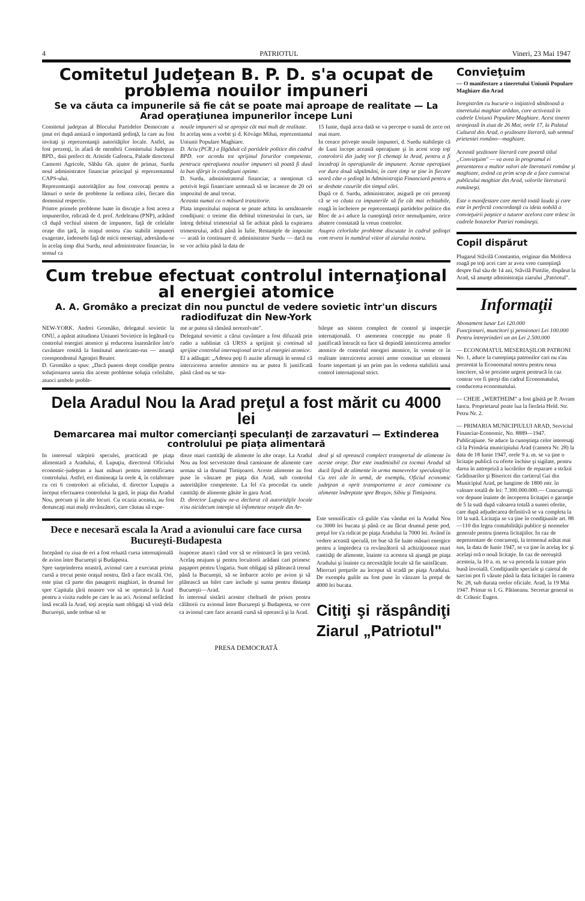4 PATRIOTUL Vineri, 23 Mai 1947
Comitetul Judeţean B. P. D. s'a ocupat de problema nouilor impuneri
Se va căuta ca impunerile să fie cât se poate mai aproape de realitate — La Arad operaţiunea impunerilor începe Luni
Comitetul judeţean al Blocului Partidelor Democrate a ţinut eri după amiază o importantă şedinţă, la care au fost invitaţi şi reprezentanţii autorităţilor locale. Astfel, au fost prezenţi, în afară de membrii Comitetului Judeţean BPD., dnii prefect dr. Aristide Gafencu, Palade directorul Camerei Agricole, Săbău Gh. ajutor de primar, Surdu noul administrator financiar principal şi reprezentantul CAPS-ului.
Reprezentanţii autorităţilor au fost convocaţi pentru a lămuri o serie de probleme la ordinea zilei, fiecare din domeniul respectiv.
Printre primele probleme luate în discuţie a fost aceea a impunerilor, ridicată de d. prof. Ardeleanu (PNP), arătând că după vechiul sistem de impunere, faţă de celelalte oraşe din ţară, în oraşul nostru s'au stabilit impuneri exagerate, îndeosebi faţă de micii meseriaşi, adresându-se în acelaş timp dlui Surdu, noul administrator financiar, în sensul ca
nouile impuneri să se apropie cât mai mult de realitate.
In acelaş sens a vorbit şi d. Kövágo Mihai, reprezentantul Uniunii Populare Maghiare.
D. Aciu (PCR.) a făgăduit că partidele politice din cadrul BPD. vor acorda tot sprijinul forurilor competente, pentruca operaţiunea nouilor impuneri să poată fi dusă la bun sfârşit în condiţiuni optime.
D. Surdu, administratorul financiar, a menţionat că potrivit legii financiare urmează să se încaseze de 20 ori impozitul de anul trecut.
Aceasta numai ca o măsură tranzitorie.
Plata impozitului majorat se poate achita în următoarele condiţiuni: o treime din debitul trimestrului în curs, iar întreg debitul trimestrial să fie achitat până la expirarea trimestrului, adică până în Iulie. Restanţele de impozite — arată în continuare d. administrator Surdu — dacă nu se vor achita până la data de
15 Iunie, după acea dată se va percepe o sumă de zece ori mai mare.
In ceeace priveşte nouile impuneri, d. Surdu stabileşte că de Luni începe această operaţiune şi în acest scop toţi controlorii din judeţ vor fi chemaţi la Arad, pentru a fi încadraţi în operaţiunile de impunere. Aceste operaţiuni vor dura două săptămâni, în care timp se ţine în fiecare seară câte o şedinţă la Administraţia Financiară pentru a se desbate cazurile din timpul zilei.
După ce d. Surdu, administrator, asigură pe cei prezenţi că se va căuta ca impunerile să fie cât mai echitabile, roagă în încheiere pe reprezentanţii partidelor politice din Bloc de a-i aduce la cunoştinţă orice nemulţumire, orice abatere constatată la vreun controlor.
Asupra celorlalte probleme discutate în cadrul şedinţei vom reveni în numărul viitor al ziarului nostru.
Cum trebue efectuat controlul internaţional al energiei atomice
A. A. Gromâko a precizat din nou punctul de vedere sovietic într'un discurs radiodifuzat din New-York
NEW-YORK. Andrei Gromâko, delegatul sovietic la ONU, a apărat atitudinea Uniunei Sovietice în legătură cu controlul energiei atomice şi reducerea înarmărilor într'o cuvântare rostită la Institutul americano-rus — anunţă corespondentul Agenţiei Reuter.
D. Gromâko a spus: „Dacă punem drept condiţie pentru soluţionarea uneia din aceste probleme soluţia celeilalte, atunci ambele proble-
me ar putea să rămână nerezolvate".
Delegatul sovietic a cărui cuvântare a fost difuzată prin radio a subliniat că URSS a sprijinit şi continuă să sprijine controlul internaţional strict al energiei atomice.
El a adăugat: „Adesea poţi fi auzite afirmaţii în sensul că interzicerea armelor atomice nu ar putea fi justificată până când nu se sta-
bileşte un sistem complect de control şi inspecţie internaţională. O asemenea concepţie nu poate fi justificată întrucât ea face să depindă interzicerea armelor atomice de controlul energiei atomice, în vreme ce în realitate interzicerea acestei arme constitue un element foarte important şi un prim pas în vederea stabilirii unui control internaţional strict.
Dela Aradul Nou la Arad preţul a fost mărit cu 4000 lei
Demarcarea mai multor comercianţi speculanţi de zarzavaturi — Extinderea controlului pe piaţa alimentară
In interesul stârpirii speculei, practicată pe piaţa alimentară a Aradului, d. Lupuţiu, directorul Oficiului economic-judeţean a luat măsuri pentru intensificarea controlului. Astfel, eri dimineaţa la orele 4, în colaborare cu cei 6 controlori ai oficiului, d. director Lupuţiu a început efectuarea controlului la gară, în piaţa din Aradul Nou, precum şi în alte locuri. Cu ocazia aceasta, au fost demascaţi mai mulţi revânzători, care căutau să expe-
dieze mari cantităţi de alimente în alte oraşe. La Aradul Nou au fost secvestrate două camioane de alimente care urmau să ia drumul Timişoarei. Aceste alimente au fost puse în vânzare pe piaţa din Arad, sub controlul autorităţilor competente. La fel s'a procedat cu unele cantităţi de alimente găsite în gara Arad.
D. director Lupuţiu ne-a declarat că autorităţile locale n'au nicidecum intenţia să înfometeze oraşele din Ar-
deal şi să oprească complect transportul de alimente în aceste oraşe. Dar este inadmisibil ca tocmai Aradul să ducă lipsă de alimente în urma manevrelor speculanţilor. Cu trei zile în urmă, de exemplu, Oficiul economic judeţean a oprit transportarea a zece camioane cu alimente îndreptate spre Braşov, Sibiu şi Timişoara.
Dece e necesară escala la Arad a avionului care face cursa Bucureşti-Budapesta
Incepând cu ziua de eri a fost reluată cursa internaţională de avion între Bucureşti şi Budapesta.
Spre surprinderea noastră, avionul care a executat prima cursă a trecut peste oraşul nostru, fără a face escală. Ori, este ştiut că parte din pasagerii maghiari, în drumul lor spre Capitala ţării noastre vor să se oprească la Arad pentru a vizita rudele pe care le au aci. Avionul nefăcând însă escală la Arad, toţi aceştia sunt obligaţi să vină dela Bucureşti, unde trebue să se
înapoeze atunci când vor să se reîntoarcă în ţara vecină. Acelaş neajuns şi pentru locuitorii arădani cari primesc paşaport pentru Ungaria. Sunt obligaţi să plătească trenul până la Bucureşti, să se îmbarce acolo pe avion şi să plătească un bilet care include şi suma pentru distanţa Bucureşti—Arad.
In interesul sistării acestor cheltueli de prisos pentru călătorii cu avionul între Bucureşti şi Budapesta, se cere ca avionul care face această cursă să oprească şi la Arad.
Este semnificativ că gulile s'au vândut eri la Aradul Nou cu 3000 lei bucata şi până ce au făcut drumul peste pod, preţul lor s'a ridicat pe piaţa Aradului la 7000 lei. Având în vedere această speculă, tre bue să fie luate măsuri energice pentru a împiedeca ca revânzătorii să achiziţioneze mari cantităţi de alimente, înainte ca acestea să ajungă pe piaţa Aradului şi înainte ca necesităţile locale să fie satisfăcute.
Miercuri preţurile au început să scadă pe piaţa Aradului. De exemplu gulile au fost puse în vânzare la preţul de 4000 lei bucata.
Citiţi şi răspândiţi Ziarul „Patriotul"
PRESA DEMOCRATĂ
Convieţuim
— O manifestare a tineretului Uniunii Populare Maghiare din Arad
Inregistrăm cu bucurie o iniţiativă sănătoasă a tineretului maghiar arădan, care activează în cadrele Uniunii Populare Maghiare. Acest tineret aranjează în ziua de 26 Mai, orele 17, la Palatul Cultural din Arad, o şezătoare literară, sub semnul prieteniei româno—maghiare.
Această şezătoare literară care poartă titlul „Convieţuim" — va avea în programul ei prezentarea a multor valori ale literaturii române şi maghiare, având ca prim scop de a face cunoscut publicului maghiar din Arad, valorile literaturii româneşti.
Este o manifestare care merită toată lauda şi care este în perfectă concordanţă cu ideia nobilă a convieţuirii paşnice a tuturor acelora care trăesc în cadrele hotarelor Patriei româneşti.
Copil dispărut
Plugarul Stăvilă Constantin, originar din Moldova roagă pe toţi acei care ar avea vreo cunoştinţă despre fiul său de 14 ani, Stăvilă Pintilie, dispărut la Arad, să anunţe administraţia ziarului „Patriotul".
Informaţii
Abonament lunar Lei 120.000
Funcţionari, muncitori şi pensionari Lei 100.000
Pentru întreprinderi un an Lei 2.500.000
— ECONOMATUL MESERIAŞILOR PATRONI No. 1, aduce la cunoştinţa patronilor cari nu s'au prezentat la Economatul nostru pentru noua înscriere, să se prezinte urgent pentrucă în caz contrar vor fi şterşi din cadrul Economatului, conducerea economatului.
— CHEIE „WERTHEIM" a fost găsită pe P. Avram Iancu. Proprietarul poate lua la fierăria Held. Str. Petru Nr. 2.
— PRIMARIA MUNICIPIULUI ARAD, Serviciul Financiar-Economic, No. 8889—1947. Publicaţiune. Se aduce la cunoştinţa celor interesaţi că la Primăria municipiului Arad (camera Nr. 28) la data de 18 Iunie 1947, orele 9 a. m. se va ţine o licitaţie publică cu oferte închise şi sigilate, pentru darea în antrepriză a lucrărilor de reparare a străzii Grădinarilor şi Bisericei din cartierul Gai din Municipiul Arad, pe lungime de 1800 mtr. în valoare totală de lei: 7.300.000.000.— Concurenţii vor depune înainte de începerea licitaţiei o garanţie de 5 la sută după valoarea totală a sumei oferite, care după adjudecarea definitivă se va completa la 10 la sută. Licitaţia se va ţine în condiţiunile art. 88—110 din legea contabilităţii publice şi normelor generale pentru ţinerea licitaţiilor. In caz de neprezentare de concurenţi, la termenul arătat mai sus, la data de Iunie 1947, se va ţine în acelaş loc şi acelaşi oră o nouă licitaţie. In caz de nereuşită acesteia, la 10 a. m. se va proceda la tratare prin bună învoială. Condiţiunile speciale şi caietul de sarcini pot fi văzute până la data licitaţiei în camera Nr. 28, sub durata orelor oficiale. Arad, la 19 Mai 1947. Primar ss I. G. Pătineanu. Secretar general ss dr. Crăsnic Eugen.